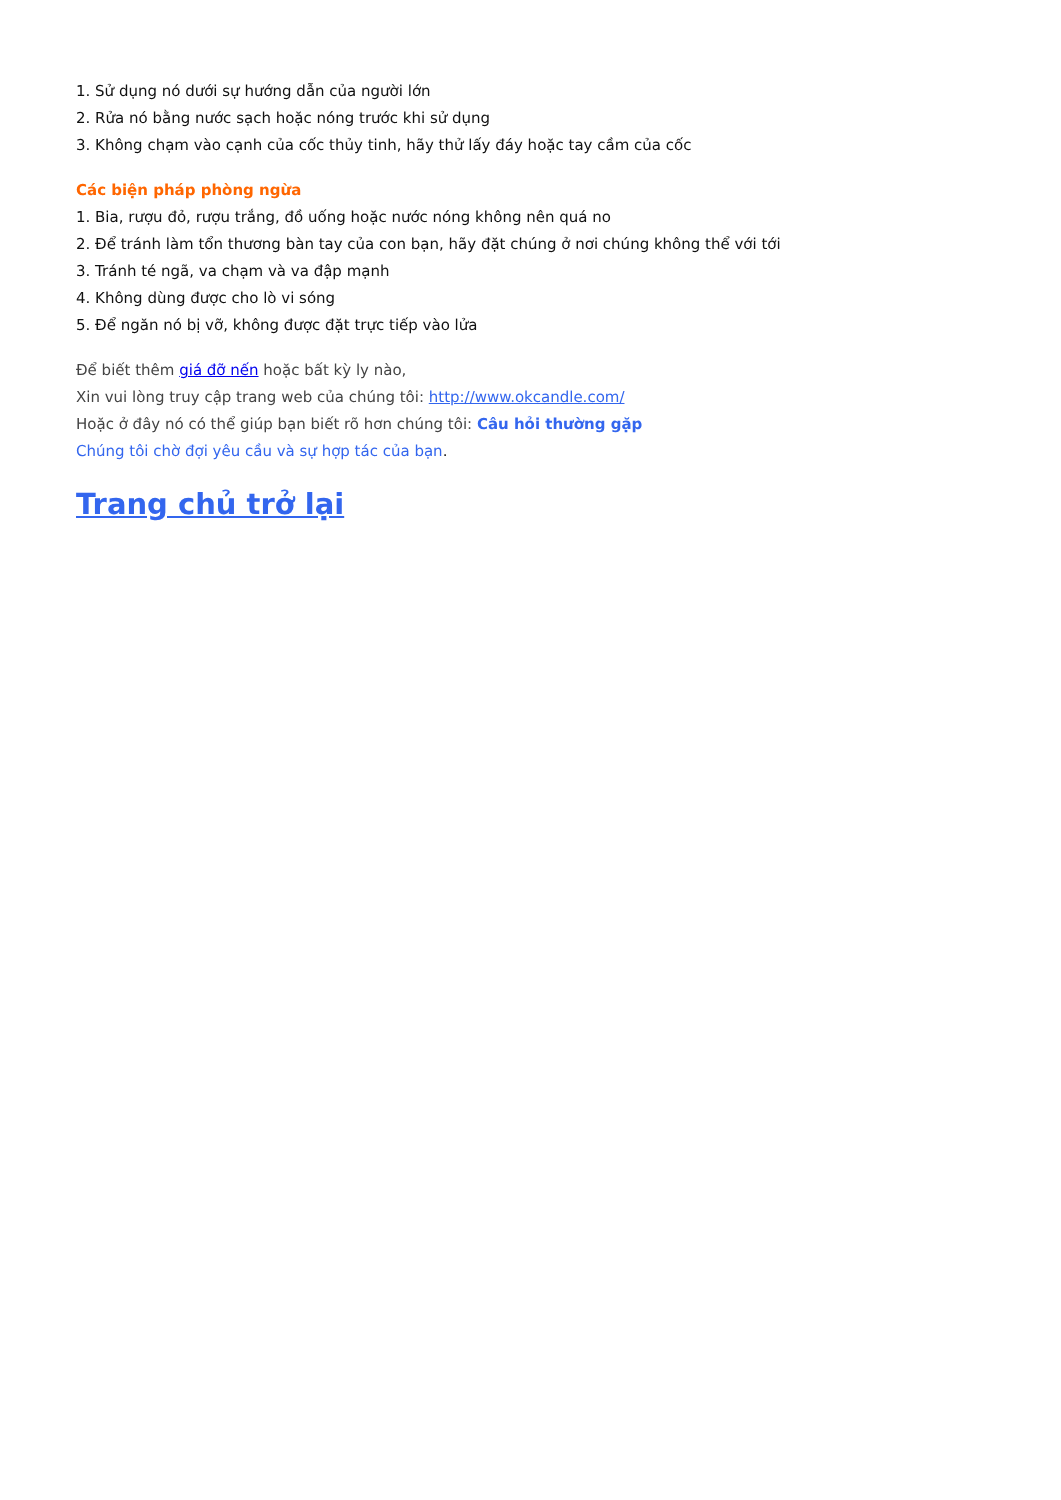1. Sử dụng nó dưới sự hướng dẫn của người lớn
2. Rửa nó bằng nước sạch hoặc nóng trước khi sử dụng
3. Không chạm vào cạnh của cốc thủy tinh, hãy thử lấy đáy hoặc tay cầm của cốc
Các biện pháp phòng ngừa
1. Bia, rượu đỏ, rượu trắng, đồ uống hoặc nước nóng không nên quá no
2. Để tránh làm tổn thương bàn tay của con bạn, hãy đặt chúng ở nơi chúng không thể với tới
3. Tránh té ngã, va chạm và va đập mạnh
4. Không dùng được cho lò vi sóng
5. Để ngăn nó bị vỡ, không được đặt trực tiếp vào lửa
Để biết thêm giá đỡ nến hoặc bất kỳ ly nào,
Xin vui lòng truy cập trang web của chúng tôi: http://www.okcandle.com/
Hoặc ở đây nó có thể giúp bạn biết rõ hơn chúng tôi: Câu hỏi thường gặp
Chúng tôi chờ đợi yêu cầu và sự hợp tác của bạn.
Trang chủ trở lại